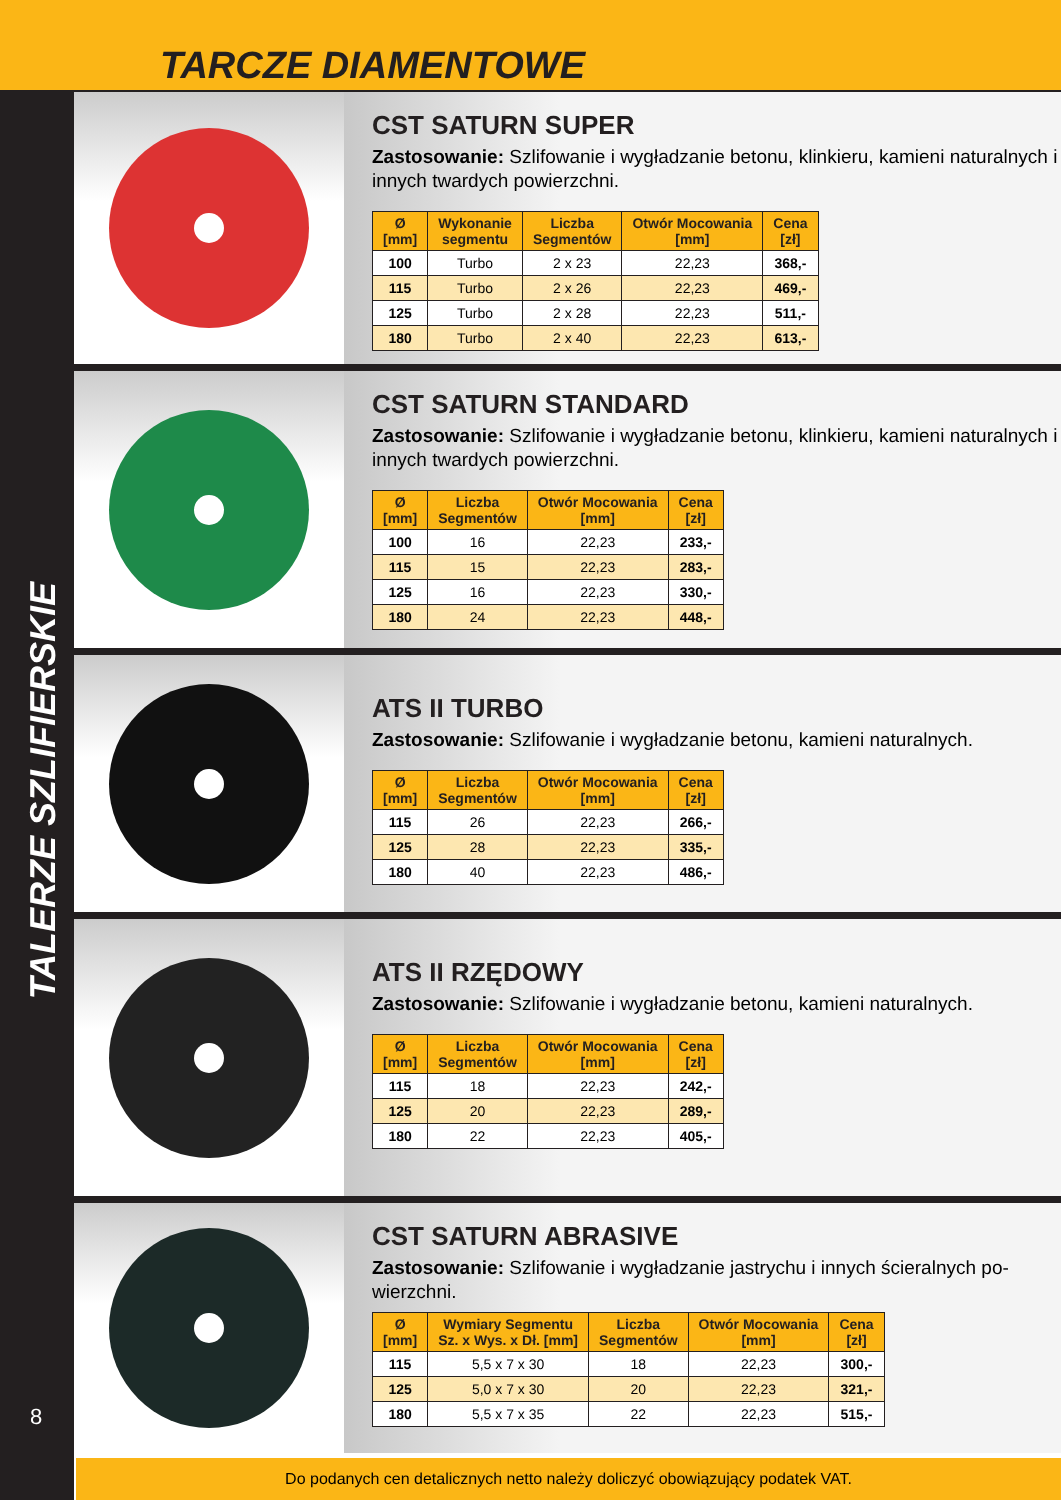TARCZE DIAMENTOWE
TALERZE SZLIFIERSKIE
8
CST SATURN SUPER
Zastosowanie: Szlifowanie i wygładzanie betonu, klinkieru, kamieni naturalnych i innych twardych powierzchni.
| Ø [mm] | Wykonanie segmentu | Liczba Segmentów | Otwór Mocowania [mm] | Cena [zł] |
| --- | --- | --- | --- | --- |
| 100 | Turbo | 2 x 23 | 22,23 | 368,- |
| 115 | Turbo | 2 x 26 | 22,23 | 469,- |
| 125 | Turbo | 2 x 28 | 22,23 | 511,- |
| 180 | Turbo | 2 x 40 | 22,23 | 613,- |
CST SATURN STANDARD
Zastosowanie: Szlifowanie i wygładzanie betonu, klinkieru, kamieni naturalnych i innych twardych powierzchni.
| Ø [mm] | Liczba Segmentów | Otwór Mocowania [mm] | Cena [zł] |
| --- | --- | --- | --- |
| 100 | 16 | 22,23 | 233,- |
| 115 | 15 | 22,23 | 283,- |
| 125 | 16 | 22,23 | 330,- |
| 180 | 24 | 22,23 | 448,- |
ATS II TURBO
Zastosowanie: Szlifowanie i wygładzanie betonu, kamieni naturalnych.
| Ø [mm] | Liczba Segmentów | Otwór Mocowania [mm] | Cena [zł] |
| --- | --- | --- | --- |
| 115 | 26 | 22,23 | 266,- |
| 125 | 28 | 22,23 | 335,- |
| 180 | 40 | 22,23 | 486,- |
ATS II RZĘDOWY
Zastosowanie: Szlifowanie i wygładzanie betonu, kamieni naturalnych.
| Ø [mm] | Liczba Segmentów | Otwór Mocowania [mm] | Cena [zł] |
| --- | --- | --- | --- |
| 115 | 18 | 22,23 | 242,- |
| 125 | 20 | 22,23 | 289,- |
| 180 | 22 | 22,23 | 405,- |
CST SATURN ABRASIVE
Zastosowanie: Szlifowanie i wygładzanie jastrychu i innych ścieralnych po-wierzchni.
| Ø [mm] | Wymiary Segmentu Sz. x Wys. x Dł. [mm] | Liczba Segmentów | Otwór Mocowania [mm] | Cena [zł] |
| --- | --- | --- | --- | --- |
| 115 | 5,5 x 7 x 30 | 18 | 22,23 | 300,- |
| 125 | 5,0 x 7 x 30 | 20 | 22,23 | 321,- |
| 180 | 5,5 x 7 x 35 | 22 | 22,23 | 515,- |
Do podanych cen detalicznych netto należy doliczyć obowiązujący podatek VAT.